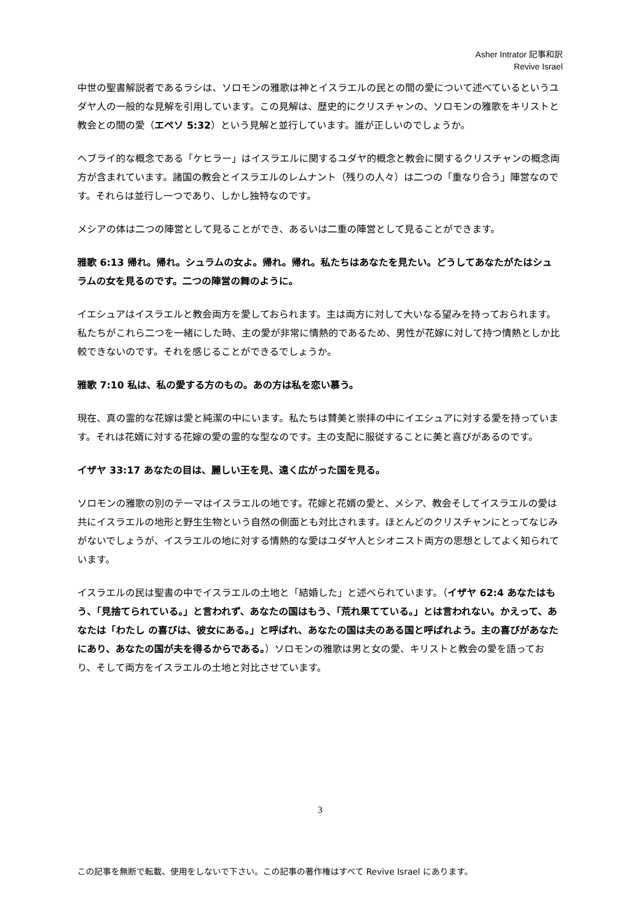Asher Intrator 記事和訳
Revive Israel
中世の聖書解説者であるラシは、ソロモンの雅歌は神とイスラエルの民との間の愛について述べているというユダヤ人の一般的な見解を引用しています。この見解は、歴史的にクリスチャンの、ソロモンの雅歌をキリストと教会との間の愛（エペソ 5:32）という見解と並行しています。誰が正しいのでしょうか。
ヘブライ的な概念である「ケヒラー」はイスラエルに関するユダヤ的概念と教会に関するクリスチャンの概念両方が含まれています。諸国の教会とイスラエルのレムナント（残りの人々）は二つの「重なり合う」陣営なのです。それらは並行し一つであり、しかし独特なのです。
メシアの体は二つの陣営として見ることができ、あるいは二重の陣営として見ることができます。
雅歌 6:13 帰れ。帰れ。シュラムの女よ。帰れ。帰れ。私たちはあなたを見たい。どうしてあなたがたはシュラムの女を見るのです。二つの陣営の舞のように。
イエシュアはイスラエルと教会両方を愛しておられます。主は両方に対して大いなる望みを持っておられます。私たちがこれら二つを一緒にした時、主の愛が非常に情熱的であるため、男性が花嫁に対して持つ情熱としか比較できないのです。それを感じることができるでしょうか。
雅歌 7:10 私は、私の愛する方のもの。あの方は私を恋い慕う。
現在、真の霊的な花嫁は愛と純潔の中にいます。私たちは賛美と崇拝の中にイエシュアに対する愛を持っています。それは花婿に対する花嫁の愛の霊的な型なのです。主の支配に服従することに美と喜びがあるのです。
イザヤ 33:17 あなたの目は、麗しい王を見、遠く広がった国を見る。
ソロモンの雅歌の別のテーマはイスラエルの地です。花嫁と花婿の愛と、メシア、教会そしてイスラエルの愛は共にイスラエルの地形と野生生物という自然の側面とも対比されます。ほとんどのクリスチャンにとってなじみがないでしょうが、イスラエルの地に対する情熱的な愛はユダヤ人とシオニスト両方の思想としてよく知られています。
イスラエルの民は聖書の中でイスラエルの土地と「結婚した」と述べられています。（イザヤ 62:4 あなたはもう、「見捨てられている。」と言われず、あなたの国はもう、「荒れ果てている。」とは言われない。かえって、あなたは「わたし の喜びは、彼女にある。」と呼ばれ、あなたの国は夫のある国と呼ばれよう。主の喜びがあなたにあり、あなたの国が夫を得るからである。）ソロモンの雅歌は男と女の愛、キリストと教会の愛を語っており、そして両方をイスラエルの土地と対比させています。
3
この記事を無断で転載、使用をしないで下さい。この記事の著作権はすべて Revive Israel にあります。